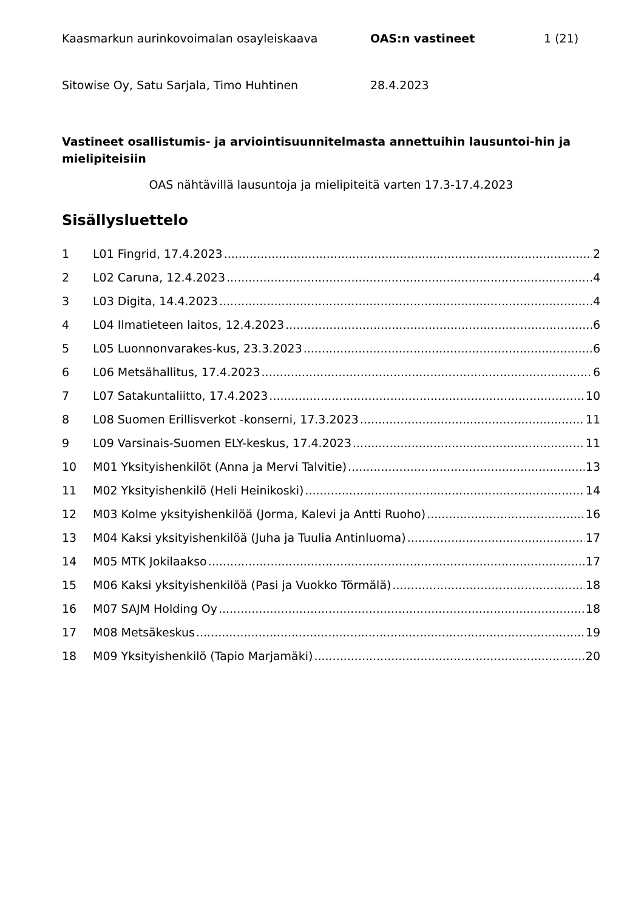Kaasmarkun aurinkovoimalan osayleiskaava OAS:n vastineet 1 (21)
Sitowise Oy, Satu Sarjala, Timo Huhtinen 28.4.2023
Vastineet osallistumis- ja arviointisuunnitelmasta annettuihin lausuntoi-hin ja mielipiteisiin
OAS nähtävillä lausuntoja ja mielipiteitä varten 17.3-17.4.2023
Sisällysluettelo
1 L01 Fingrid, 17.4.2023 2
2 L02 Caruna, 12.4.2023 4
3 L03 Digita, 14.4.2023 4
4 L04 Ilmatieteen laitos, 12.4.2023 6
5 L05 Luonnonvarakes-kus, 23.3.2023 6
6 L06 Metsähallitus, 17.4.2023 6
7 L07 Satakuntaliitto, 17.4.2023 10
8 L08 Suomen Erillisverkot -konserni, 17.3.2023 11
9 L09 Varsinais-Suomen ELY-keskus, 17.4.2023 11
10 M01 Yksityishenkilöt (Anna ja Mervi Talvitie) 13
11 M02 Yksityishenkilö (Heli Heinikoski) 14
12 M03 Kolme yksityishenkilöä (Jorma, Kalevi ja Antti Ruoho) 16
13 M04 Kaksi yksityishenkilöä (Juha ja Tuulia Antinluoma) 17
14 M05 MTK Jokilaakso 17
15 M06 Kaksi yksityishenkilöä (Pasi ja Vuokko Törmälä) 18
16 M07 SAJM Holding Oy 18
17 M08 Metsäkeskus 19
18 M09 Yksityishenkilö (Tapio Marjamäki) 20